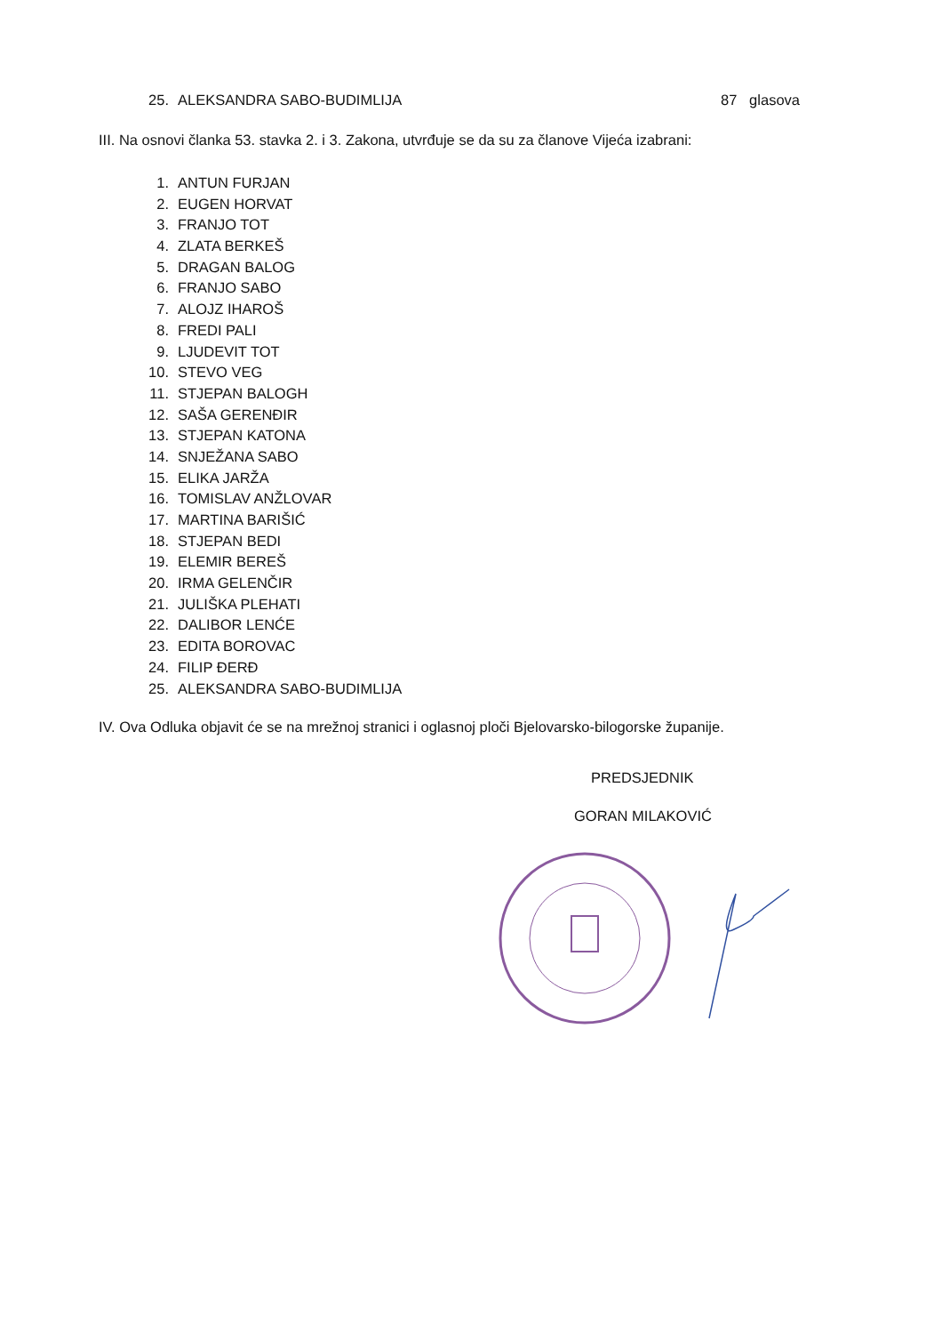25. ALEKSANDRA SABO-BUDIMLIJA 87 glasova
III. Na osnovi članka 53. stavka 2. i 3. Zakona, utvrđuje se da su za članove Vijeća izabrani:
1. ANTUN FURJAN
2. EUGEN HORVAT
3. FRANJO TOT
4. ZLATA BERKEŠ
5. DRAGAN BALOG
6. FRANJO SABO
7. ALOJZ IHAROŠ
8. FREDI PALI
9. LJUDEVIT TOT
10. STEVO VEG
11. STJEPAN BALOGH
12. SAŠA GERENĐIR
13. STJEPAN KATONA
14. SNJEŽANA SABO
15. ELIKA JARŽA
16. TOMISLAV ANŽLOVAR
17. MARTINA BARIŠIĆ
18. STJEPAN BEDI
19. ELEMIR BEREŠ
20. IRMA GELENČIR
21. JULIŠKA PLEHATI
22. DALIBOR LENĆE
23. EDITA BOROVAC
24. FILIP ĐERĐ
25. ALEKSANDRA SABO-BUDIMLIJA
IV. Ova Odluka objavit će se na mrežnoj stranici i oglasnoj ploči Bjelovarsko-bilogorske županije.
PREDSJEDNIK
GORAN MILAKOVIĆ